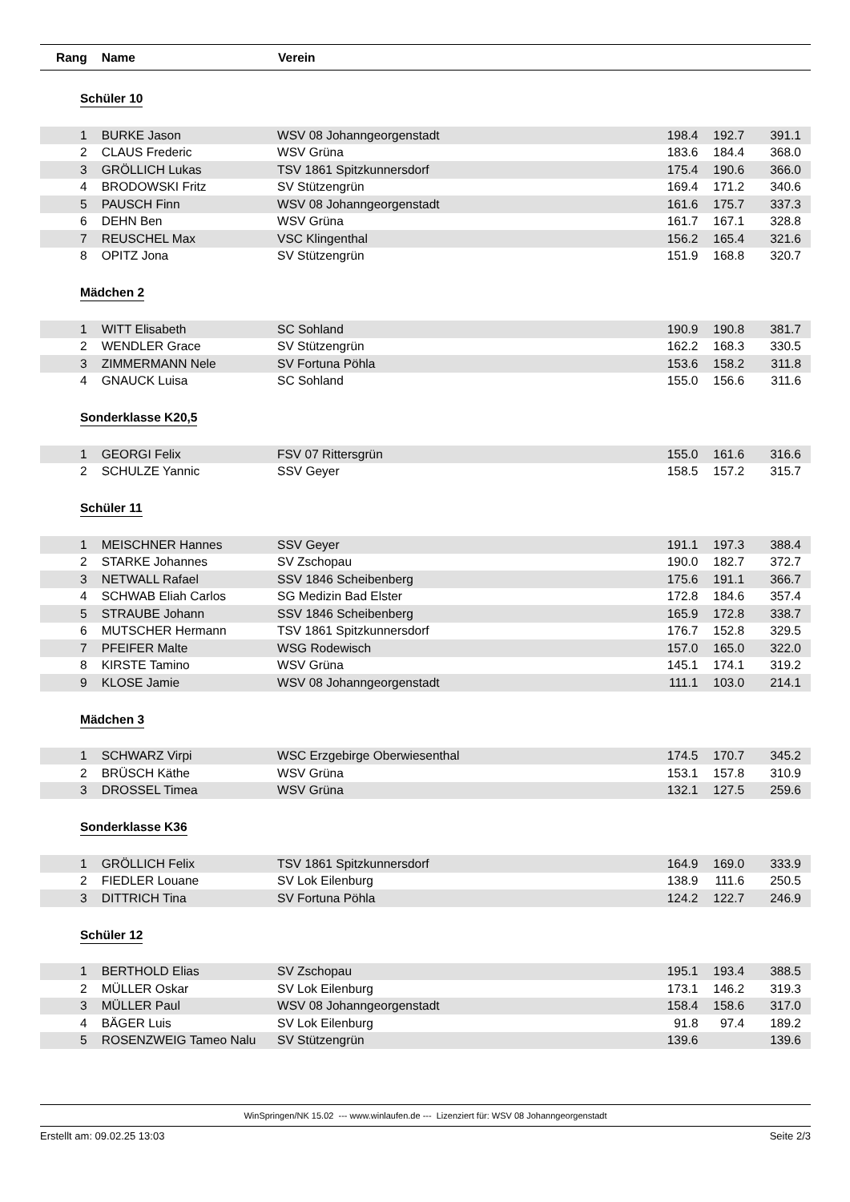| Rang | Name | Verein | | | |
| --- | --- | --- | --- | --- | --- |
| Schüler 10 | | | | | |
| 1 | BURKE Jason | WSV 08 Johanngeorgenstadt | 198.4 | 192.7 | 391.1 |
| 2 | CLAUS Frederic | WSV Grüna | 183.6 | 184.4 | 368.0 |
| 3 | GRÖLLICH Lukas | TSV 1861 Spitzkunnersdorf | 175.4 | 190.6 | 366.0 |
| 4 | BRODOWSKI Fritz | SV Stützengrün | 169.4 | 171.2 | 340.6 |
| 5 | PAUSCH Finn | WSV 08 Johanngeorgenstadt | 161.6 | 175.7 | 337.3 |
| 6 | DEHN Ben | WSV Grüna | 161.7 | 167.1 | 328.8 |
| 7 | REUSCHEL Max | VSC Klingenthal | 156.2 | 165.4 | 321.6 |
| 8 | OPITZ Jona | SV Stützengrün | 151.9 | 168.8 | 320.7 |
| Mädchen 2 | | | | | |
| 1 | WITT Elisabeth | SC Sohland | 190.9 | 190.8 | 381.7 |
| 2 | WENDLER Grace | SV Stützengrün | 162.2 | 168.3 | 330.5 |
| 3 | ZIMMERMANN Nele | SV Fortuna Pöhla | 153.6 | 158.2 | 311.8 |
| 4 | GNAUCK Luisa | SC Sohland | 155.0 | 156.6 | 311.6 |
| Sonderklasse K20,5 | | | | | |
| 1 | GEORGI Felix | FSV 07 Rittersgrün | 155.0 | 161.6 | 316.6 |
| 2 | SCHULZE Yannic | SSV Geyer | 158.5 | 157.2 | 315.7 |
| Schüler 11 | | | | | |
| 1 | MEISCHNER Hannes | SSV Geyer | 191.1 | 197.3 | 388.4 |
| 2 | STARKE Johannes | SV Zschopau | 190.0 | 182.7 | 372.7 |
| 3 | NETWALL Rafael | SSV 1846 Scheibenberg | 175.6 | 191.1 | 366.7 |
| 4 | SCHWAB Eliah Carlos | SG Medizin Bad Elster | 172.8 | 184.6 | 357.4 |
| 5 | STRAUBE Johann | SSV 1846 Scheibenberg | 165.9 | 172.8 | 338.7 |
| 6 | MUTSCHER Hermann | TSV 1861 Spitzkunnersdorf | 176.7 | 152.8 | 329.5 |
| 7 | PFEIFER Malte | WSG Rodewisch | 157.0 | 165.0 | 322.0 |
| 8 | KIRSTE Tamino | WSV Grüna | 145.1 | 174.1 | 319.2 |
| 9 | KLOSE Jamie | WSV 08 Johanngeorgenstadt | 111.1 | 103.0 | 214.1 |
| Mädchen 3 | | | | | |
| 1 | SCHWARZ Virpi | WSC Erzgebirge Oberwiesenthal | 174.5 | 170.7 | 345.2 |
| 2 | BRÜSCH Käthe | WSV Grüna | 153.1 | 157.8 | 310.9 |
| 3 | DROSSEL Timea | WSV Grüna | 132.1 | 127.5 | 259.6 |
| Sonderklasse K36 | | | | | |
| 1 | GRÖLLICH Felix | TSV 1861 Spitzkunnersdorf | 164.9 | 169.0 | 333.9 |
| 2 | FIEDLER Louane | SV Lok Eilenburg | 138.9 | 111.6 | 250.5 |
| 3 | DITTRICH Tina | SV Fortuna Pöhla | 124.2 | 122.7 | 246.9 |
| Schüler 12 | | | | | |
| 1 | BERTHOLD Elias | SV Zschopau | 195.1 | 193.4 | 388.5 |
| 2 | MÜLLER Oskar | SV Lok Eilenburg | 173.1 | 146.2 | 319.3 |
| 3 | MÜLLER Paul | WSV 08 Johanngeorgenstadt | 158.4 | 158.6 | 317.0 |
| 4 | BÄGER Luis | SV Lok Eilenburg | 91.8 | 97.4 | 189.2 |
| 5 | ROSENZWEIG Tameo Nalu | SV Stützengrün | 139.6 | | 139.6 |
WinSpringen/NK 15.02 --- www.winlaufen.de --- Lizenziert für: WSV 08 Johanngeorgenstadt
Erstellt am: 09.02.25 13:03 Seite 2/3